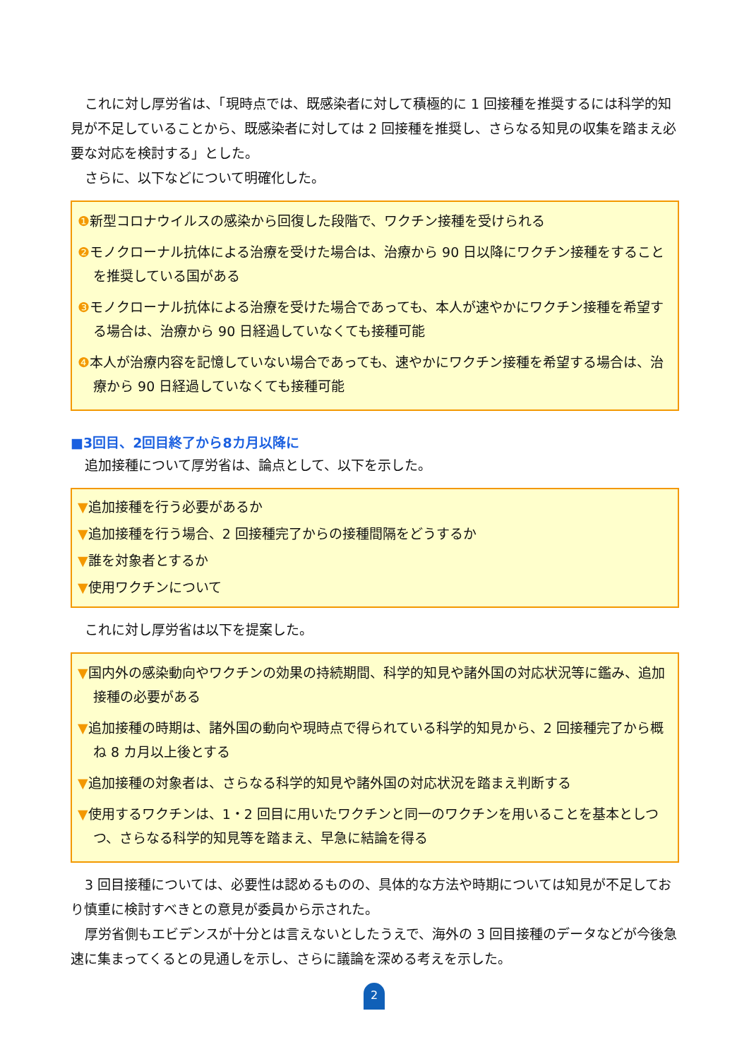これに対し厚労省は、「現時点では、既感染者に対して積極的に 1 回接種を推奨するには科学的知見が不足していることから、既感染者に対しては 2 回接種を推奨し、さらなる知見の収集を踏まえ必要な対応を検討する」とした。
さらに、以下などについて明確化した。
❶新型コロナウイルスの感染から回復した段階で、ワクチン接種を受けられる
❷モノクローナル抗体による治療を受けた場合は、治療から 90 日以降にワクチン接種をすることを推奨している国がある
❸モノクローナル抗体による治療を受けた場合であっても、本人が速やかにワクチン接種を希望する場合は、治療から 90 日経過していなくても接種可能
❹本人が治療内容を記憶していない場合であっても、速やかにワクチン接種を希望する場合は、治療から 90 日経過していなくても接種可能
■3回目、2回目終了から8カ月以降に
追加接種について厚労省は、論点として、以下を示した。
▼追加接種を行う必要があるか
▼追加接種を行う場合、2 回接種完了からの接種間隔をどうするか
▼誰を対象者とするか
▼使用ワクチンについて
これに対し厚労省は以下を提案した。
▼国内外の感染動向やワクチンの効果の持続期間、科学的知見や諸外国の対応状況等に鑑み、追加接種の必要がある
▼追加接種の時期は、諸外国の動向や現時点で得られている科学的知見から、2 回接種完了から概ね 8 カ月以上後とする
▼追加接種の対象者は、さらなる科学的知見や諸外国の対応状況を踏まえ判断する
▼使用するワクチンは、1・2 回目に用いたワクチンと同一のワクチンを用いることを基本としつつ、さらなる科学的知見等を踏まえ、早急に結論を得る
3 回目接種については、必要性は認めるものの、具体的な方法や時期については知見が不足しており慎重に検討すべきとの意見が委員から示された。
厚労省側もエビデンスが十分とは言えないとしたうえで、海外の 3 回目接種のデータなどが今後急速に集まってくるとの見通しを示し、さらに議論を深める考えを示した。
2